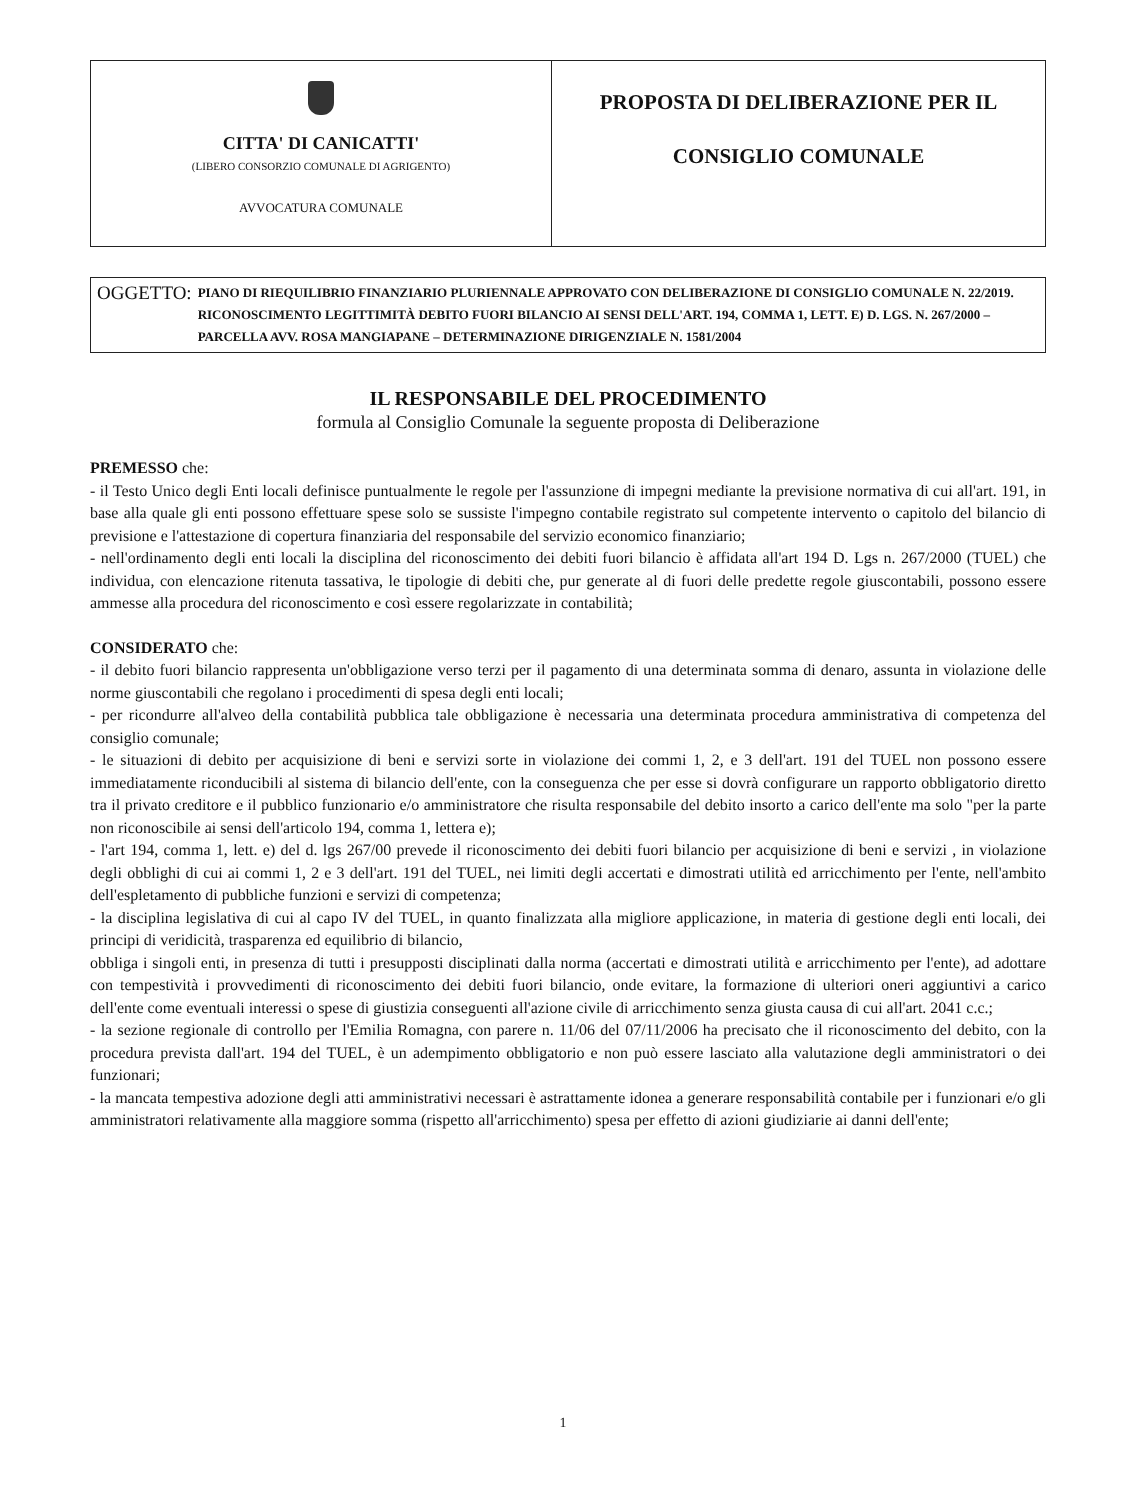CITTA' DI CANICATTI'
(LIBERO CONSORZIO COMUNALE DI AGRIGENTO)
AVVOCATURA COMUNALE
PROPOSTA DI DELIBERAZIONE PER IL
CONSIGLIO COMUNALE
OGGETTO: PIANO DI RIEQUILIBRIO FINANZIARIO PLURIENNALE APPROVATO CON DELIBERAZIONE DI CONSIGLIO COMUNALE N. 22/2019. RICONOSCIMENTO LEGITTIMITÀ DEBITO FUORI BILANCIO AI SENSI DELL'ART. 194, COMMA 1, LETT. E) D. LGS. N. 267/2000 – PARCELLA AVV. ROSA MANGIAPANE – DETERMINAZIONE DIRIGENZIALE N. 1581/2004
IL RESPONSABILE DEL PROCEDIMENTO
formula al Consiglio Comunale la seguente proposta di Deliberazione
PREMESSO che:
- il Testo Unico degli Enti locali definisce puntualmente le regole per l'assunzione di impegni mediante la previsione normativa di cui all'art. 191, in base alla quale gli enti possono effettuare spese solo se sussiste l'impegno contabile registrato sul competente intervento o capitolo del bilancio di previsione e l'attestazione di copertura finanziaria del responsabile del servizio economico finanziario;
- nell'ordinamento degli enti locali la disciplina del riconoscimento dei debiti fuori bilancio è affidata all'art 194 D. Lgs n. 267/2000 (TUEL) che individua, con elencazione ritenuta tassativa, le tipologie di debiti che, pur generate al di fuori delle predette regole giuscontabili, possono essere ammesse alla procedura del riconoscimento e così essere regolarizzate in contabilità;
CONSIDERATO che:
- il debito fuori bilancio rappresenta un'obbligazione verso terzi per il pagamento di una determinata somma di denaro, assunta in violazione delle norme giuscontabili che regolano i procedimenti di spesa degli enti locali;
- per ricondurre all'alveo della contabilità pubblica tale obbligazione è necessaria una determinata procedura amministrativa di competenza del consiglio comunale;
- le situazioni di debito per acquisizione di beni e servizi sorte in violazione dei commi 1, 2, e 3 dell'art. 191 del TUEL non possono essere immediatamente riconducibili al sistema di bilancio dell'ente, con la conseguenza che per esse si dovrà configurare un rapporto obbligatorio diretto tra il privato creditore e il pubblico funzionario e/o amministratore che risulta responsabile del debito insorto a carico dell'ente ma solo "per la parte non riconoscibile ai sensi dell'articolo 194, comma 1, lettera e);
- l'art 194, comma 1, lett. e) del d. lgs 267/00 prevede il riconoscimento dei debiti fuori bilancio per acquisizione di beni e servizi , in violazione degli obblighi di cui ai commi 1, 2 e 3 dell'art. 191 del TUEL, nei limiti degli accertati e dimostrati utilità ed arricchimento per l'ente, nell'ambito dell'espletamento di pubbliche funzioni e servizi di competenza;
- la disciplina legislativa di cui al capo IV del TUEL, in quanto finalizzata alla migliore applicazione, in materia di gestione degli enti locali, dei principi di veridicità, trasparenza ed equilibrio di bilancio,
obbliga i singoli enti, in presenza di tutti i presupposti disciplinati dalla norma (accertati e dimostrati utilità e arricchimento per l'ente), ad adottare con tempestività i provvedimenti di riconoscimento dei debiti fuori bilancio, onde evitare, la formazione di ulteriori oneri aggiuntivi a carico dell'ente come eventuali interessi o spese di giustizia conseguenti all'azione civile di arricchimento senza giusta causa di cui all'art. 2041 c.c.;
- la sezione regionale di controllo per l'Emilia Romagna, con parere n. 11/06 del 07/11/2006 ha precisato che il riconoscimento del debito, con la procedura prevista dall'art. 194 del TUEL, è un adempimento obbligatorio e non può essere lasciato alla valutazione degli amministratori o dei funzionari;
- la mancata tempestiva adozione degli atti amministrativi necessari è astrattamente idonea a generare responsabilità contabile per i funzionari e/o gli amministratori relativamente alla maggiore somma (rispetto all'arricchimento) spesa per effetto di azioni giudiziarie ai danni dell'ente;
1